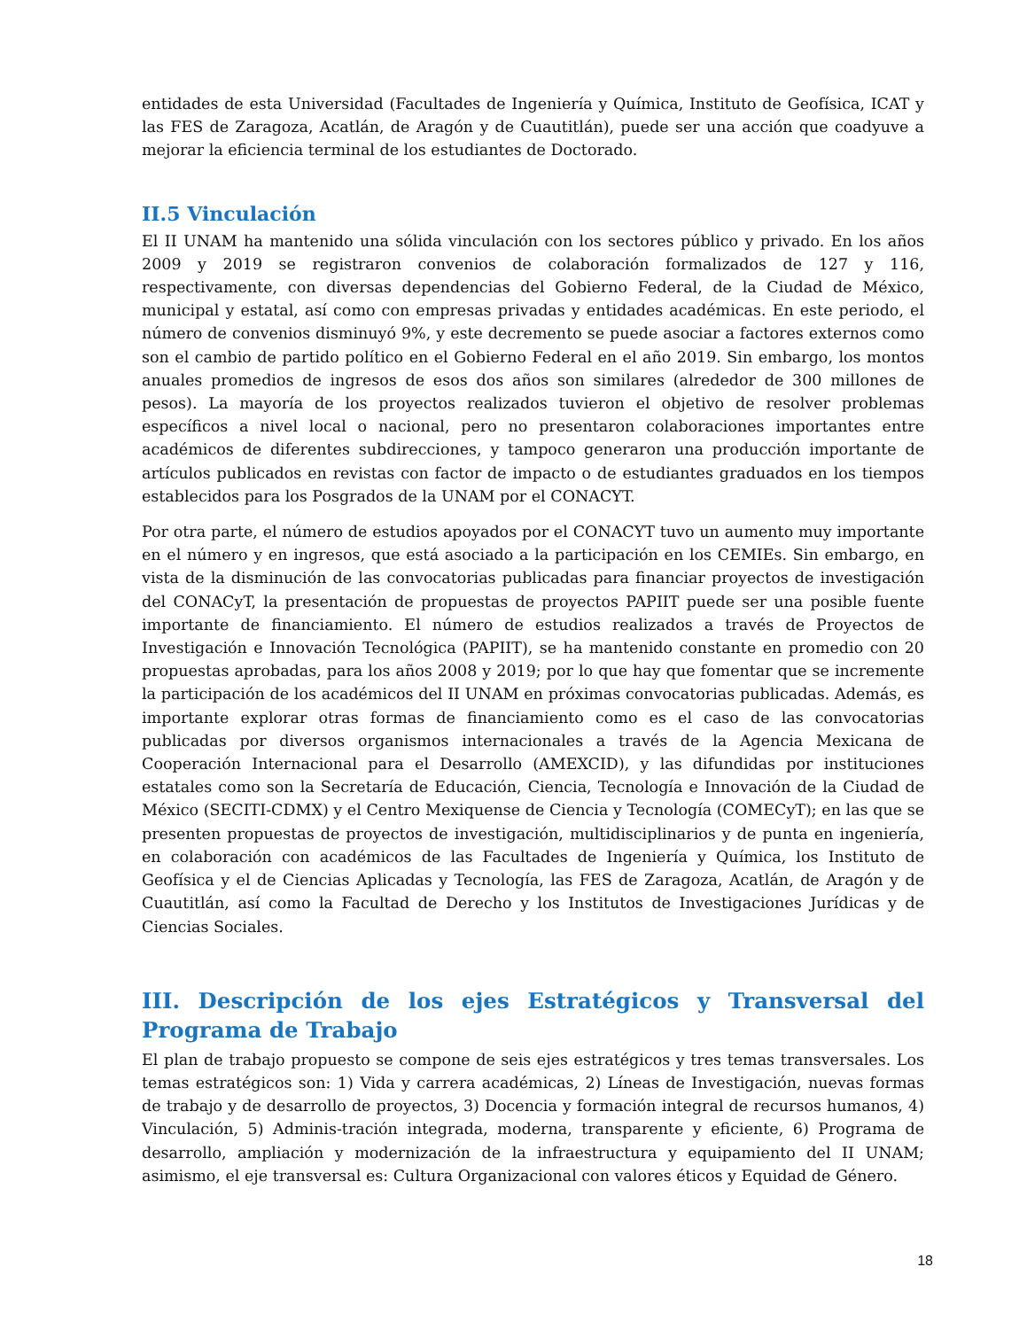entidades de esta Universidad (Facultades de Ingeniería y Química, Instituto de Geofísica, ICAT y las FES de Zaragoza, Acatlán, de Aragón y de Cuautitlán), puede ser una acción que coadyuve a mejorar la eficiencia terminal de los estudiantes de Doctorado.
II.5 Vinculación
El II UNAM ha mantenido una sólida vinculación con los sectores público y privado. En los años 2009 y 2019 se registraron convenios de colaboración formalizados de 127 y 116, respectivamente, con diversas dependencias del Gobierno Federal, de la Ciudad de México, municipal y estatal, así como con empresas privadas y entidades académicas. En este periodo, el número de convenios disminuyó 9%, y este decremento se puede asociar a factores externos como son el cambio de partido político en el Gobierno Federal en el año 2019. Sin embargo, los montos anuales promedios de ingresos de esos dos años son similares (alrededor de 300 millones de pesos). La mayoría de los proyectos realizados tuvieron el objetivo de resolver problemas específicos a nivel local o nacional, pero no presentaron colaboraciones importantes entre académicos de diferentes subdirecciones, y tampoco generaron una producción importante de artículos publicados en revistas con factor de impacto o de estudiantes graduados en los tiempos establecidos para los Posgrados de la UNAM por el CONACYT.
Por otra parte, el número de estudios apoyados por el CONACYT tuvo un aumento muy importante en el número y en ingresos, que está asociado a la participación en los CEMIEs. Sin embargo, en vista de la disminución de las convocatorias publicadas para financiar proyectos de investigación del CONACyT, la presentación de propuestas de proyectos PAPIIT puede ser una posible fuente importante de financiamiento. El número de estudios realizados a través de Proyectos de Investigación e Innovación Tecnológica (PAPIIT), se ha mantenido constante en promedio con 20 propuestas aprobadas, para los años 2008 y 2019; por lo que hay que fomentar que se incremente la participación de los académicos del II UNAM en próximas convocatorias publicadas. Además, es importante explorar otras formas de financiamiento como es el caso de las convocatorias publicadas por diversos organismos internacionales a través de la Agencia Mexicana de Cooperación Internacional para el Desarrollo (AMEXCID), y las difundidas por instituciones estatales como son la Secretaría de Educación, Ciencia, Tecnología e Innovación de la Ciudad de México (SECITI-CDMX) y el Centro Mexiquense de Ciencia y Tecnología (COMECyT); en las que se presenten propuestas de proyectos de investigación, multidisciplinarios y de punta en ingeniería, en colaboración con académicos de las Facultades de Ingeniería y Química, los Instituto de Geofísica y el de Ciencias Aplicadas y Tecnología, las FES de Zaragoza, Acatlán, de Aragón y de Cuautitlán, así como la Facultad de Derecho y los Institutos de Investigaciones Jurídicas y de Ciencias Sociales.
III. Descripción de los ejes Estratégicos y Transversal del Programa de Trabajo
El plan de trabajo propuesto se compone de seis ejes estratégicos y tres temas transversales. Los temas estratégicos son: 1) Vida y carrera académicas, 2) Líneas de Investigación, nuevas formas de trabajo y de desarrollo de proyectos, 3) Docencia y formación integral de recursos humanos, 4) Vinculación, 5) Adminis-tración integrada, moderna, transparente y eficiente, 6) Programa de desarrollo, ampliación y modernización de la infraestructura y equipamiento del II UNAM; asimismo, el eje transversal es: Cultura Organizacional con valores éticos y Equidad de Género.
18